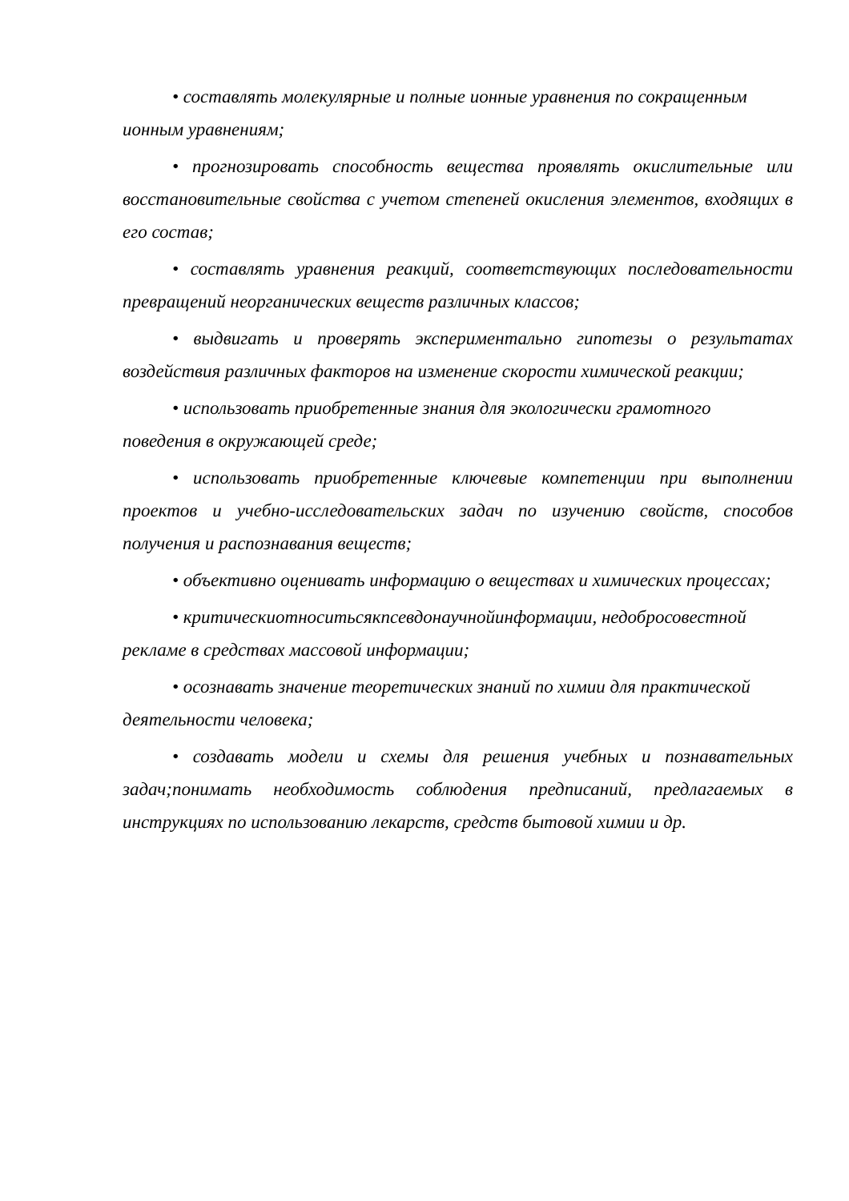• составлять молекулярные и полные ионные уравнения по сокращенным ионным уравнениям;
• прогнозировать способность вещества проявлять окислительные или восстановительные свойства с учетом степеней окисления элементов, входящих в его состав;
• составлять уравнения реакций, соответствующих последовательности превращений неорганических веществ различных классов;
• выдвигать и проверять экспериментально гипотезы о результатах воздействия различных факторов на изменение скорости химической реакции;
• использовать приобретенные знания для экологически грамотного поведения в окружающей среде;
• использовать приобретенные ключевые компетенции при выполнении проектов и учебно-исследовательских задач по изучению свойств, способов получения и распознавания веществ;
• объективно оценивать информацию о веществах и химических процессах;
• критическиотноситьсякпсевдонаучнойинформации, недобросовестной рекламе в средствах массовой информации;
• осознавать значение теоретических знаний по химии для практической деятельности человека;
• создавать модели и схемы для решения учебных и познавательных задач;понимать необходимость соблюдения предписаний, предлагаемых в инструкциях по использованию лекарств, средств бытовой химии и др.